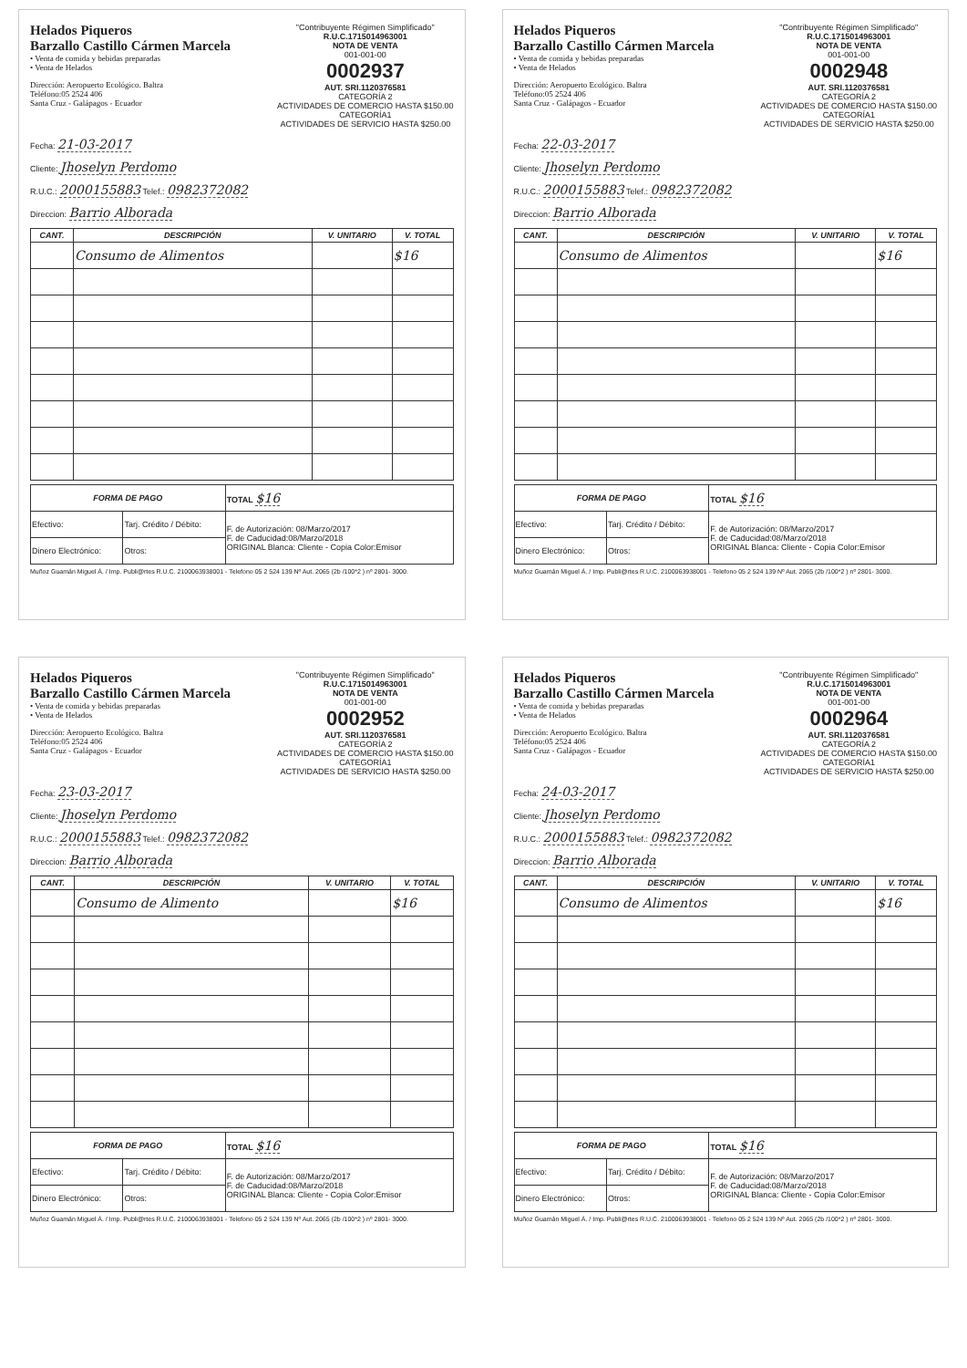Helados Piqueros
Barzallo Castillo Cármen Marcela
• Venta de comida y bebidas preparadas
• Venta de Helados
Dirección: Aeropuerto Ecológico. Baltra
Teléfono:05 2524 406
Santa Cruz - Galápagos - Ecuador
"Contribuyente Régimen Simplificado"
R.U.C.1715014963001
NOTA DE VENTA
001-001-00
0002937
AUT. SRI.1120376581
CATEGORÍA 2
ACTIVIDADES DE COMERCIO HASTA $150.00
CATEGORÍA1
ACTIVIDADES DE SERVICIO HASTA $250.00
Fecha: 21-03-2017
Cliente: Jhoselyn Perdomo
R.U.C.: 2000155883 Telef.: 0982372082
Direccion: Barrio Alborada
| CANT. | DESCRIPCIÓN | V. UNITARIO | V. TOTAL |
| --- | --- | --- | --- |
| | Consumo de Alimentos | | $16 |
| FORMA DE PAGO | | TOTAL $16 |
| Efectivo: | Tarj. Crédito / Débito: | F. de Autorización: 08/Marzo/2017 F. de Caducidad:08/Marzo/2018 ORIGINAL Blanca: Cliente - Copia Color:Emisor |
| Dinero Electrónico: | Otros: | |
Muñoz Guamán Miguel Á. / Imp. Publi@rtes R.U.C. 2100063938001 - Telefono 05 2 524 139 Nº Aut. 2065 (2b /100*2 ) nº 2801- 3000.
Helados Piqueros
Barzallo Castillo Cármen Marcela
• Venta de comida y bebidas preparadas
• Venta de Helados
Dirección: Aeropuerto Ecológico. Baltra
Teléfono:05 2524 406
Santa Cruz - Galápagos - Ecuador
"Contribuyente Régimen Simplificado"
R.U.C.1715014963001
NOTA DE VENTA
001-001-00
0002948
AUT. SRI.1120376581
CATEGORÍA 2
ACTIVIDADES DE COMERCIO HASTA $150.00
CATEGORÍA1
ACTIVIDADES DE SERVICIO HASTA $250.00
Fecha: 22-03-2017
Cliente: Jhoselyn Perdomo
R.U.C.: 2000155883 Telef.: 0982372082
Direccion: Barrio Alborada
| CANT. | DESCRIPCIÓN | V. UNITARIO | V. TOTAL |
| --- | --- | --- | --- |
| | Consumo de Alimentos | | $16 |
| FORMA DE PAGO | | TOTAL $16 |
| Efectivo: | Tarj. Crédito / Débito: | F. de Autorización: 08/Marzo/2017 F. de Caducidad:08/Marzo/2018 ORIGINAL Blanca: Cliente - Copia Color:Emisor |
| Dinero Electrónico: | Otros: | |
Muñoz Guamán Miguel Á. / Imp. Publi@rtes R.U.C. 2100063938001 - Telefono 05 2 524 139 Nº Aut. 2065 (2b /100*2 ) nº 2801- 3000.
Helados Piqueros
Barzallo Castillo Cármen Marcela
• Venta de comida y bebidas preparadas
• Venta de Helados
Dirección: Aeropuerto Ecológico. Baltra
Teléfono:05 2524 406
Santa Cruz - Galápagos - Ecuador
"Contribuyente Régimen Simplificado"
R.U.C.1715014963001
NOTA DE VENTA
001-001-00
0002952
AUT. SRI.1120376581
CATEGORÍA 2
ACTIVIDADES DE COMERCIO HASTA $150.00
CATEGORÍA1
ACTIVIDADES DE SERVICIO HASTA $250.00
Fecha: 23-03-2017
Cliente: Jhoselyn Perdomo
R.U.C.: 2000155883 Telef.: 0982372082
Direccion: Barrio Alborada
| CANT. | DESCRIPCIÓN | V. UNITARIO | V. TOTAL |
| --- | --- | --- | --- |
| | Consumo de Alimento | | $16 |
| FORMA DE PAGO | | TOTAL $16 |
| Efectivo: | Tarj. Crédito / Débito: | F. de Autorización: 08/Marzo/2017 F. de Caducidad:08/Marzo/2018 ORIGINAL Blanca: Cliente - Copia Color:Emisor |
| Dinero Electrónico: | Otros: | |
Muñoz Guamán Miguel Á. / Imp. Publi@rtes R.U.C. 2100063938001 - Telefono 05 2 524 139 Nº Aut. 2065 (2b /100*2 ) nº 2801- 3000.
Helados Piqueros
Barzallo Castillo Cármen Marcela
• Venta de comida y bebidas preparadas
• Venta de Helados
Dirección: Aeropuerto Ecológico. Baltra
Teléfono:05 2524 406
Santa Cruz - Galápagos - Ecuador
"Contribuyente Régimen Simplificado"
R.U.C.1715014963001
NOTA DE VENTA
001-001-00
0002964
AUT. SRI.1120376581
CATEGORÍA 2
ACTIVIDADES DE COMERCIO HASTA $150.00
CATEGORÍA1
ACTIVIDADES DE SERVICIO HASTA $250.00
Fecha: 24-03-2017
Cliente: Jhoselyn Perdomo
R.U.C.: 2000155883 Telef.: 0982372082
Direccion: Barrio Alborada
| CANT. | DESCRIPCIÓN | V. UNITARIO | V. TOTAL |
| --- | --- | --- | --- |
| | Consumo de Alimentos | | $16 |
| FORMA DE PAGO | | TOTAL $16 |
| Efectivo: | Tarj. Crédito / Débito: | F. de Autorización: 08/Marzo/2017 F. de Caducidad:08/Marzo/2018 ORIGINAL Blanca: Cliente - Copia Color:Emisor |
| Dinero Electrónico: | Otros: | |
Muñoz Guamán Miguel Á. / Imp. Publi@rtes R.U.C. 2100063938001 - Telefono 05 2 524 139 Nº Aut. 2065 (2b /100*2 ) nº 2801- 3000.